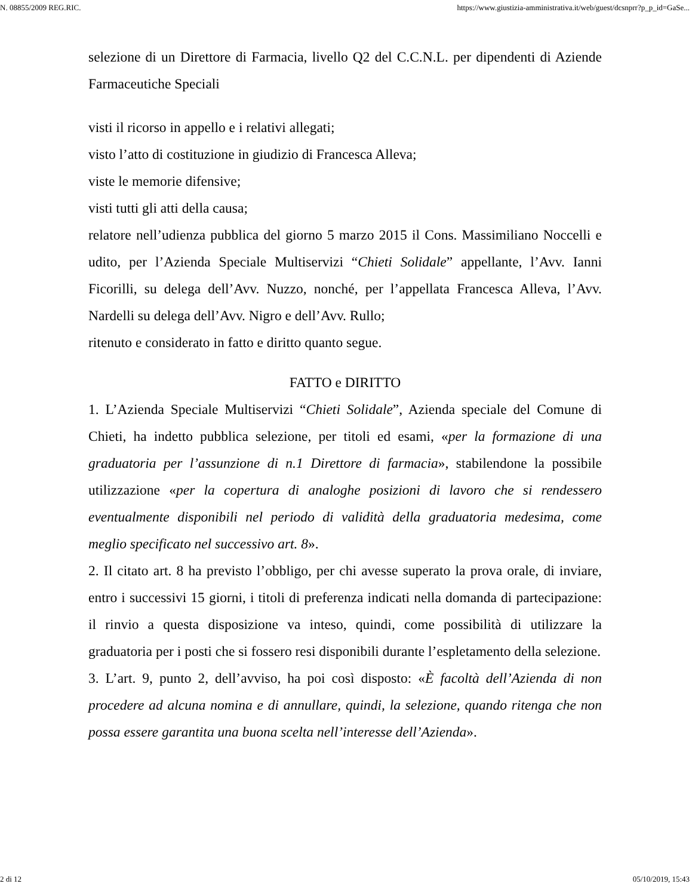N. 08855/2009 REG.RIC. https://www.giustizia-amministrativa.it/web/guest/dcsnprr?p_p_id=GaSe...
selezione di un Direttore di Farmacia, livello Q2 del C.C.N.L. per dipendenti di Aziende Farmaceutiche Speciali
visti il ricorso in appello e i relativi allegati;
visto l’atto di costituzione in giudizio di Francesca Alleva;
viste le memorie difensive;
visti tutti gli atti della causa;
relatore nell’udienza pubblica del giorno 5 marzo 2015 il Cons. Massimiliano Noccelli e udito, per l’Azienda Speciale Multiservizi “Chieti Solidale” appellante, l’Avv. Ianni Ficorilli, su delega dell’Avv. Nuzzo, nonché, per l’appellata Francesca Alleva, l’Avv. Nardelli su delega dell’Avv. Nigro e dell’Avv. Rullo;
ritenuto e considerato in fatto e diritto quanto segue.
FATTO e DIRITTO
1. L’Azienda Speciale Multiservizi “Chieti Solidale”, Azienda speciale del Comune di Chieti, ha indetto pubblica selezione, per titoli ed esami, «per la formazione di una graduatoria per l’assunzione di n.1 Direttore di farmacia», stabilendone la possibile utilizzazione «per la copertura di analoghe posizioni di lavoro che si rendessero eventualmente disponibili nel periodo di validità della graduatoria medesima, come meglio specificato nel successivo art. 8».
2. Il citato art. 8 ha previsto l’obbligo, per chi avesse superato la prova orale, di inviare, entro i successivi 15 giorni, i titoli di preferenza indicati nella domanda di partecipazione: il rinvio a questa disposizione va inteso, quindi, come possibilità di utilizzare la graduatoria per i posti che si fossero resi disponibili durante l’espletamento della selezione.
3. L’art. 9, punto 2, dell’avviso, ha poi così disposto: «È facoltà dell’Azienda di non procedere ad alcuna nomina e di annullare, quindi, la selezione, quando ritenga che non possa essere garantita una buona scelta nell’interesse dell’Azienda».
2 di 12 05/10/2019, 15:43